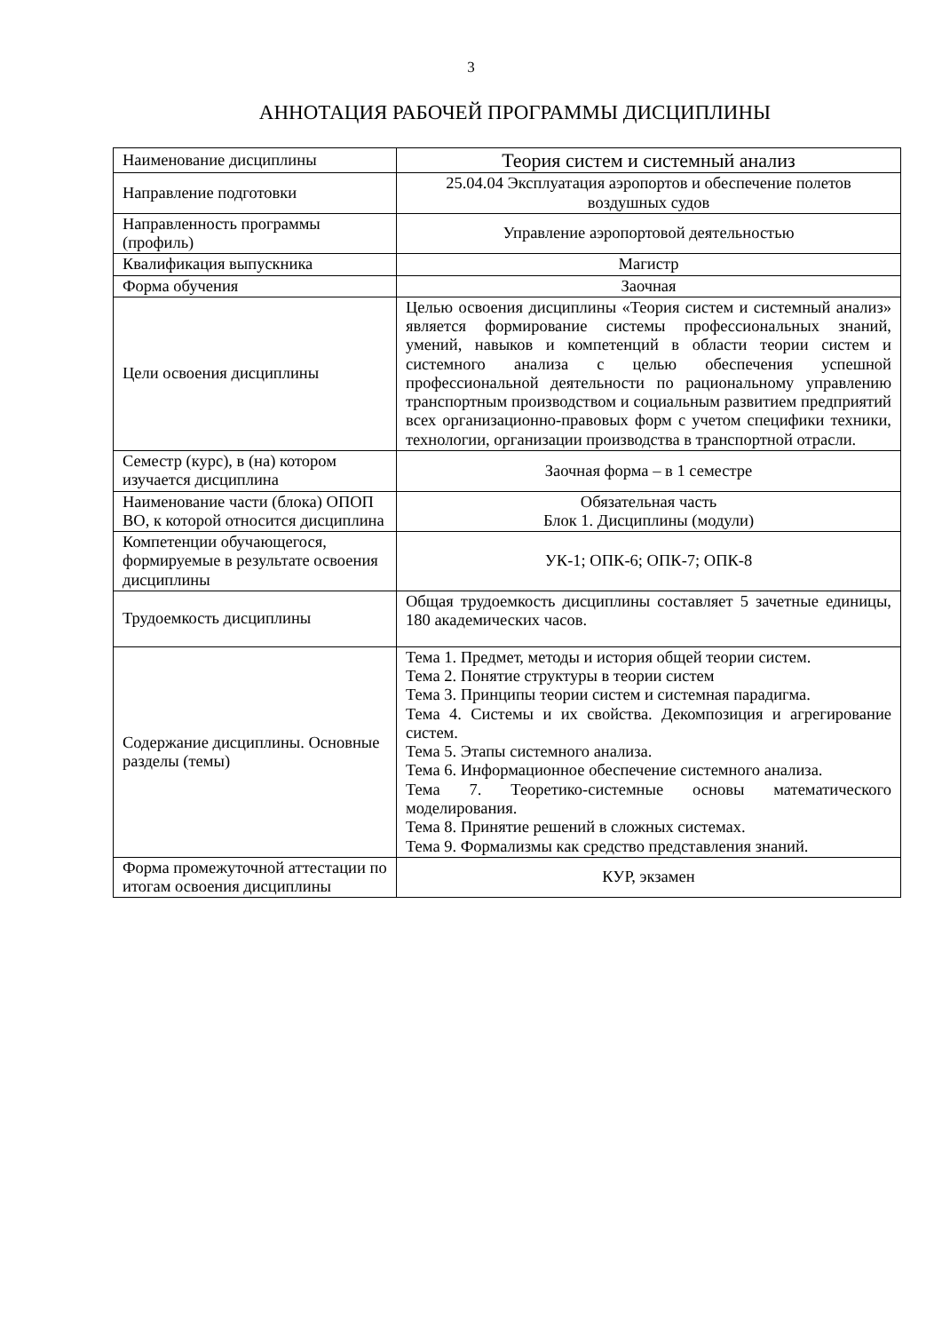3
АННОТАЦИЯ РАБОЧЕЙ ПРОГРАММЫ ДИСЦИПЛИНЫ
| Наименование дисциплины | Теория систем и системный анализ |
| Направление подготовки | 25.04.04 Эксплуатация аэропортов и обеспечение полетов воздушных судов |
| Направленность программы (профиль) | Управление аэропортовой деятельностью |
| Квалификация выпускника | Магистр |
| Форма обучения | Заочная |
| Цели освоения дисциплины | Целью освоения дисциплины «Теория систем и системный анализ» является формирование системы профессиональных знаний, умений, навыков и компетенций в области теории систем и системного анализа с целью обеспечения успешной профессиональной деятельности по рациональному управлению транспортным производством и социальным развитием предприятий всех организационно-правовых форм с учетом специфики техники, технологии, организации производства в транспортной отрасли. |
| Семестр (курс), в (на) котором изучается дисциплина | Заочная форма – в 1 семестре |
| Наименование части (блока) ОПОП ВО, к которой относится дисциплина | Обязательная часть Блок 1. Дисциплины (модули) |
| Компетенции обучающегося, формируемые в результате освоения дисциплины | УК-1; ОПК-6; ОПК-7; ОПК-8 |
| Трудоемкость дисциплины | Общая трудоемкость дисциплины составляет 5 зачетные единицы, 180 академических часов. |
| Содержание дисциплины. Основные разделы (темы) | Тема 1. Предмет, методы и история общей теории систем. Тема 2. Понятие структуры в теории систем Тема 3. Принципы теории систем и системная парадигма. Тема 4. Системы и их свойства. Декомпозиция и агрегирование систем. Тема 5. Этапы системного анализа. Тема 6. Информационное обеспечение системного анализа. Тема 7. Теоретико-системные основы математического моделирования. Тема 8. Принятие решений в сложных системах. Тема 9. Формализмы как средство представления знаний. |
| Форма промежуточной аттестации по итогам освоения дисциплины | КУР, экзамен |